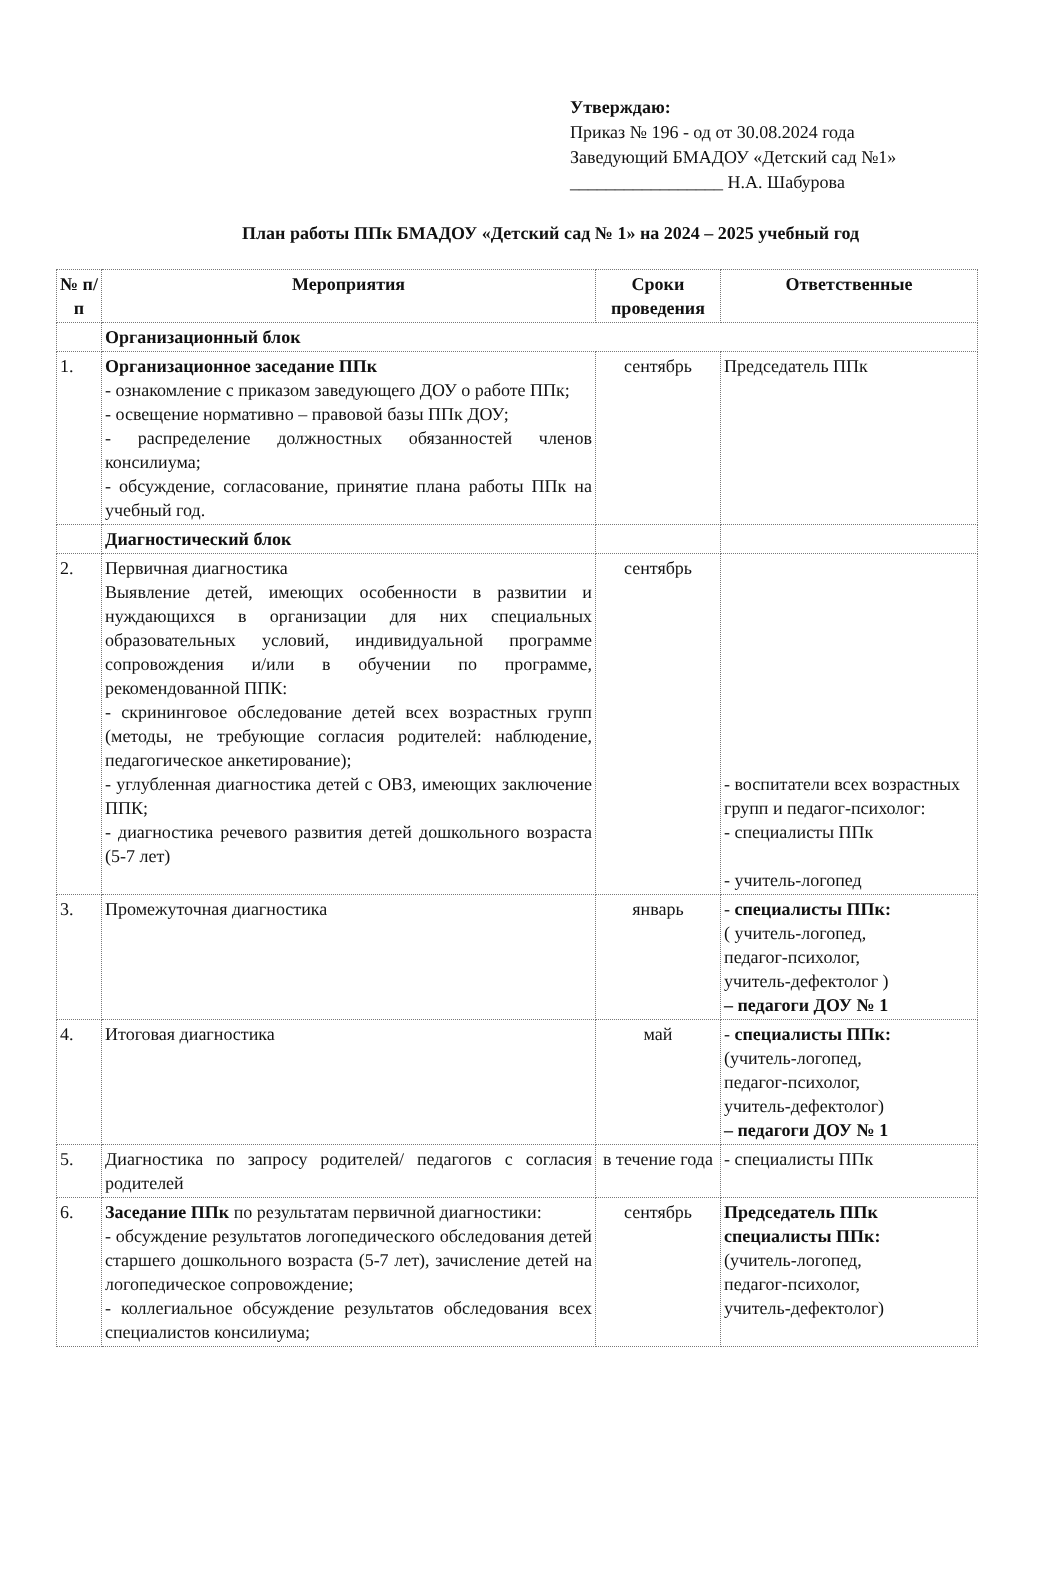Утверждаю:
Приказ № 196 - од от 30.08.2024 года
Заведующий БМАДОУ «Детский сад №1»
_________________ Н.А. Шабурова
План работы ППк БМАДОУ «Детский сад № 1» на 2024 – 2025 учебный год
| № п/п | Мероприятия | Сроки проведения | Ответственные |
| --- | --- | --- | --- |
| | Организационный блок | | |
| 1. | Организационное заседание ППк - ознакомление с приказом заведующего ДОУ о работе ППк; - освещение нормативно – правовой базы ППк ДОУ; - распределение должностных обязанностей членов консилиума; - обсуждение, согласование, принятие плана работы ППк на учебный год. | сентябрь | Председатель ППк |
| | Диагностический блок | | |
| 2. | Первичная диагностика Выявление детей, имеющих особенности в развитии и нуждающихся в организации для них специальных образовательных условий, индивидуальной программе сопровождения и/или в обучении по программе, рекомендованной ППК: - скрининговое обследование детей всех возрастных групп (методы, не требующие согласия родителей: наблюдение, педагогическое анкетирование); - углубленная диагностика детей с ОВЗ, имеющих заключение ППК; - диагностика речевого развития детей дошкольного возраста (5-7 лет) | сентябрь | - воспитатели всех возрастных групп и педагог-психолог: - специалисты ППк - учитель-логопед |
| 3. | Промежуточная диагностика | январь | - специалисты ППк: ( учитель-логопед, педагог-психолог, учитель-дефектолог ) – педагоги ДОУ № 1 |
| 4. | Итоговая диагностика | май | - специалисты ППк: (учитель-логопед, педагог-психолог, учитель-дефектолог) – педагоги ДОУ № 1 |
| 5. | Диагностика по запросу родителей/ педагогов с согласия родителей | в течение года | - специалисты ППк |
| 6. | Заседание ППк по результатам первичной диагностики: - обсуждение результатов логопедического обследования детей старшего дошкольного возраста (5-7 лет), зачисление детей на логопедическое сопровождение; - коллегиальное обсуждение результатов обследования всех специалистов консилиума; | сентябрь | Председатель ППк специалисты ППк: (учитель-логопед, педагог-психолог, учитель-дефектолог) |